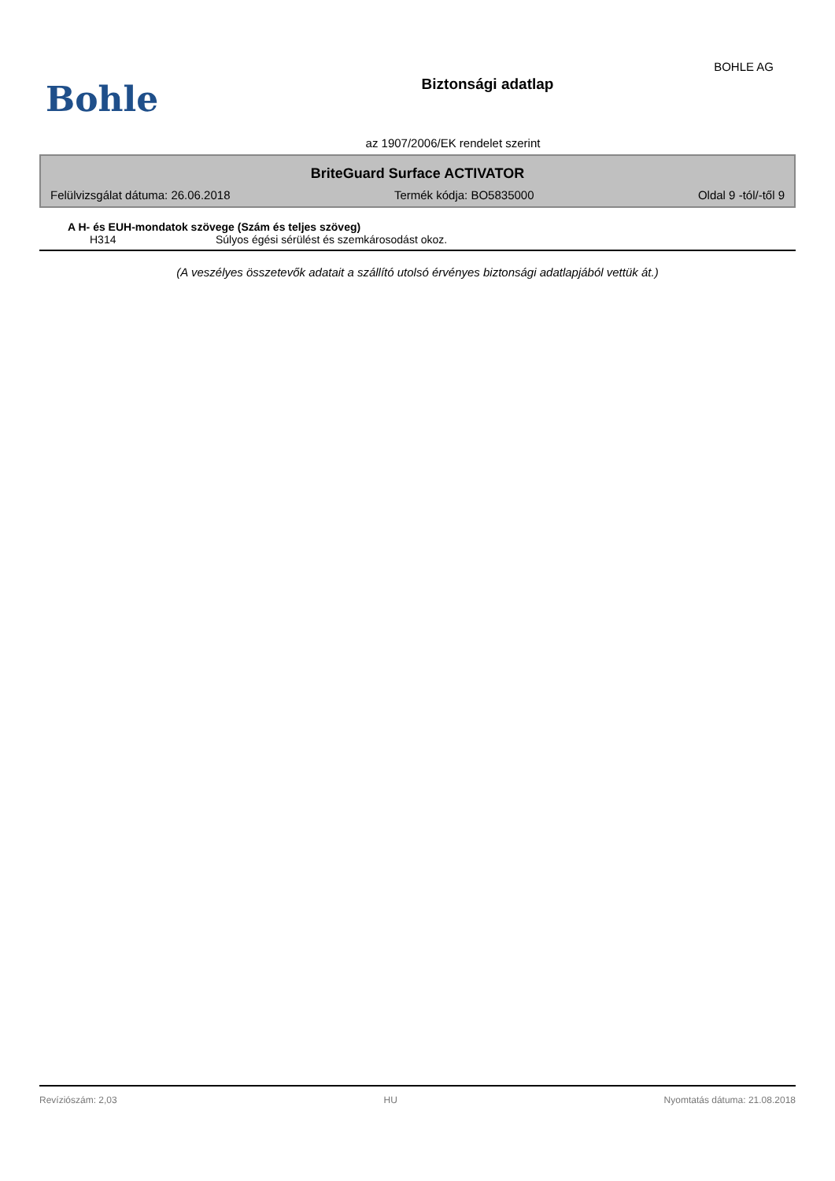BOHLE AG
Bohle
Biztonsági adatlap
az 1907/2006/EK rendelet szerint
BriteGuard Surface ACTIVATOR
Felülvizsgálat dátuma: 26.06.2018 Termék kódja: BO5835000 Oldal 9 -tól/-től 9
A H- és EUH-mondatok szövege (Szám és teljes szöveg)
H314 Súlyos égési sérülést és szemkárosodást okoz.
(A veszélyes összetevők adatait a szállító utolsó érvényes biztonsági adatlapjából vettük át.)
Revíziószám: 2,03 HU Nyomtatás dátuma: 21.08.2018